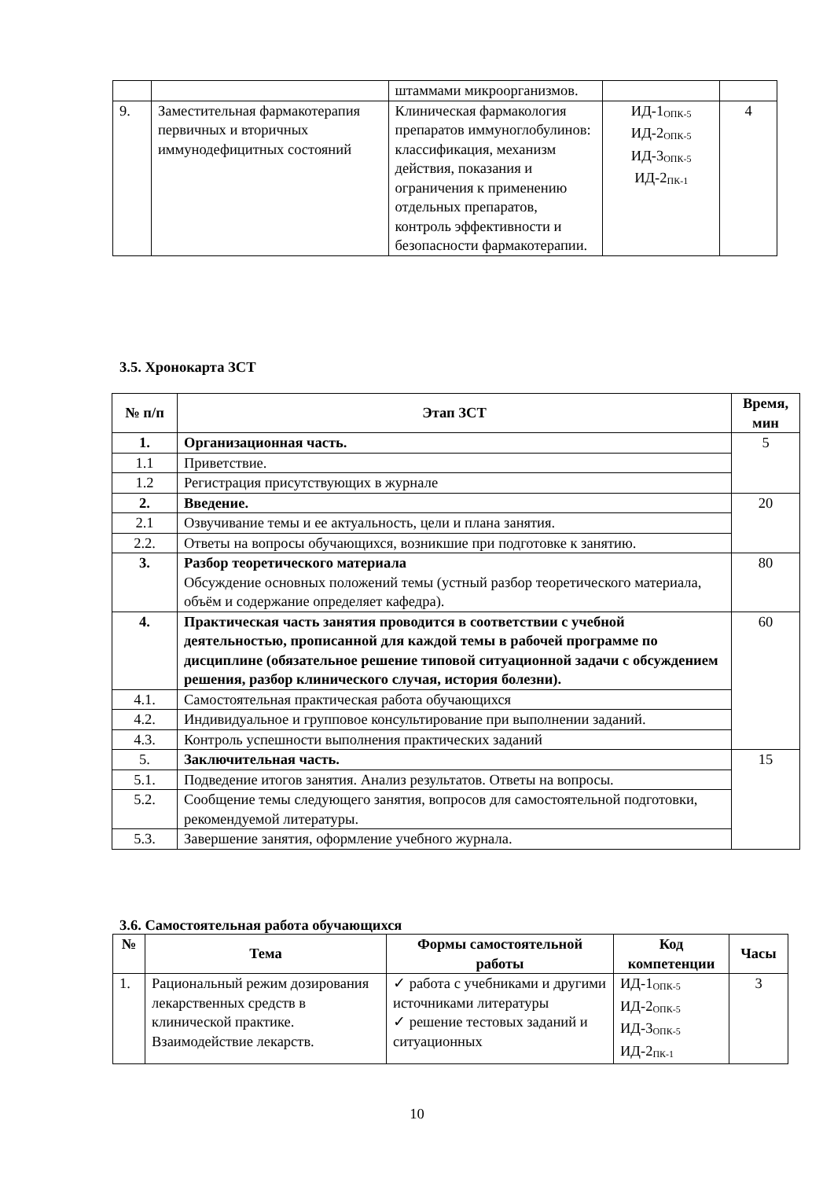| | | штаммами микроорганизмов. | | |
| 9. | Заместительная фармакотерапия первичных и вторичных иммунодефицитных состояний | Клиническая фармакология препаратов иммуноглобулинов: классификация, механизм действия, показания и ограничения к применению отдельных препаратов, контроль эффективности и безопасности фармакотерапии. | ИД-1<sub>ОПК-5</sub> ИД-2<sub>ОПК-5</sub> ИД-3<sub>ОПК-5</sub> ИД-2<sub>ПК-1</sub> | 4 |
3.5. Хронокарта ЗСТ
| № п/п | Этап ЗСТ | Время, мин |
| --- | --- | --- |
| 1. | Организационная часть. | 5 |
| 1.1 | Приветствие. | |
| 1.2 | Регистрация присутствующих в журнале | |
| 2. | Введение. | 20 |
| 2.1 | Озвучивание темы и ее актуальность, цели и плана занятия. | |
| 2.2. | Ответы на вопросы обучающихся, возникшие при подготовке к занятию. | |
| 3. | Разбор теоретического материала Обсуждение основных положений темы (устный разбор теоретического материала, объём и содержание определяет кафедра). | 80 |
| 4. | Практическая часть занятия проводится в соответствии с учебной деятельностью, прописанной для каждой темы в рабочей программе по дисциплине (обязательное решение типовой ситуационной задачи с обсуждением решения, разбор клинического случая, история болезни). | 60 |
| 4.1. | Самостоятельная практическая работа обучающихся | |
| 4.2. | Индивидуальное и групповое консультирование при выполнении заданий. | |
| 4.3. | Контроль успешности выполнения практических заданий | |
| 5. | Заключительная часть. | 15 |
| 5.1. | Подведение итогов занятия. Анализ результатов. Ответы на вопросы. | |
| 5.2. | Сообщение темы следующего занятия, вопросов для самостоятельной подготовки, рекомендуемой литературы. | |
| 5.3. | Завершение занятия, оформление учебного журнала. | |
3.6. Самостоятельная работа обучающихся
| № | Тема | Формы самостоятельной работы | Код компетенции | Часы |
| --- | --- | --- | --- | --- |
| 1. | Рациональный режим дозирования лекарственных средств в клинической практике. Взаимодействие лекарств. | ✓ работа с учебниками и другими источниками литературы ✓ решение тестовых заданий и ситуационных | ИД-1<sub>ОПК-5</sub> ИД-2<sub>ОПК-5</sub> ИД-3<sub>ОПК-5</sub> ИД-2<sub>ПК-1</sub> | 3 |
10